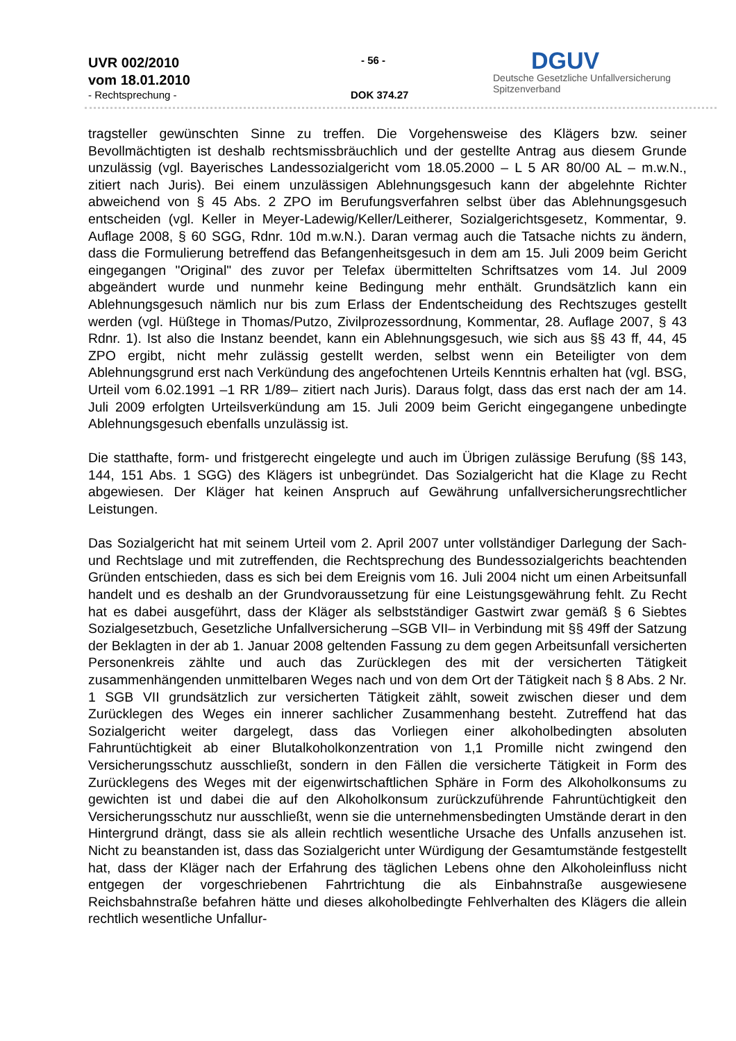UVR 002/2010
vom 18.01.2010
- Rechtsprechung -
- 56 -
DOK 374.27
DGUV
Deutsche Gesetzliche Unfallversicherung
Spitzenverband
tragsteller gewünschten Sinne zu treffen. Die Vorgehensweise des Klägers bzw. seiner Bevollmächtigten ist deshalb rechtsmissbräuchlich und der gestellte Antrag aus diesem Grunde unzulässig (vgl. Bayerisches Landessozialgericht vom 18.05.2000 – L 5 AR 80/00 AL – m.w.N., zitiert nach Juris). Bei einem unzulässigen Ablehnungsgesuch kann der abgelehnte Richter abweichend von § 45 Abs. 2 ZPO im Berufungsverfahren selbst über das Ablehnungsgesuch entscheiden (vgl. Keller in Meyer-Ladewig/Keller/Leitherer, Sozialgerichtsgesetz, Kommentar, 9. Auflage 2008, § 60 SGG, Rdnr. 10d m.w.N.). Daran vermag auch die Tatsache nichts zu ändern, dass die Formulierung betreffend das Befangenheitsgesuch in dem am 15. Juli 2009 beim Gericht eingegangen "Original" des zuvor per Telefax übermittelten Schriftsatzes vom 14. Jul 2009 abgeändert wurde und nunmehr keine Bedingung mehr enthält. Grundsätzlich kann ein Ablehnungsgesuch nämlich nur bis zum Erlass der Endentscheidung des Rechtszuges gestellt werden (vgl. Hüßtege in Thomas/Putzo, Zivilprozessordnung, Kommentar, 28. Auflage 2007, § 43 Rdnr. 1). Ist also die Instanz beendet, kann ein Ablehnungsgesuch, wie sich aus §§ 43 ff, 44, 45 ZPO ergibt, nicht mehr zulässig gestellt werden, selbst wenn ein Beteiligter von dem Ablehnungsgrund erst nach Verkündung des angefochtenen Urteils Kenntnis erhalten hat (vgl. BSG, Urteil vom 6.02.1991 –1 RR 1/89– zitiert nach Juris). Daraus folgt, dass das erst nach der am 14. Juli 2009 erfolgten Urteilsverkündung am 15. Juli 2009 beim Gericht eingegangene unbedingte Ablehnungsgesuch ebenfalls unzulässig ist.
Die statthafte, form- und fristgerecht eingelegte und auch im Übrigen zulässige Berufung (§§ 143, 144, 151 Abs. 1 SGG) des Klägers ist unbegründet. Das Sozialgericht hat die Klage zu Recht abgewiesen. Der Kläger hat keinen Anspruch auf Gewährung unfallversicherungsrechtlicher Leistungen.
Das Sozialgericht hat mit seinem Urteil vom 2. April 2007 unter vollständiger Darlegung der Sach- und Rechtslage und mit zutreffenden, die Rechtsprechung des Bundessozialgerichts beachtenden Gründen entschieden, dass es sich bei dem Ereignis vom 16. Juli 2004 nicht um einen Arbeitsunfall handelt und es deshalb an der Grundvoraussetzung für eine Leistungsgewährung fehlt. Zu Recht hat es dabei ausgeführt, dass der Kläger als selbstständiger Gastwirt zwar gemäß § 6 Siebtes Sozialgesetzbuch, Gesetzliche Unfallversicherung –SGB VII– in Verbindung mit §§ 49ff der Satzung der Beklagten in der ab 1. Januar 2008 geltenden Fassung zu dem gegen Arbeitsunfall versicherten Personenkreis zählte und auch das Zurücklegen des mit der versicherten Tätigkeit zusammenhängenden unmittelbaren Weges nach und von dem Ort der Tätigkeit nach § 8 Abs. 2 Nr. 1 SGB VII grundsätzlich zur versicherten Tätigkeit zählt, soweit zwischen dieser und dem Zurücklegen des Weges ein innerer sachlicher Zusammenhang besteht. Zutreffend hat das Sozialgericht weiter dargelegt, dass das Vorliegen einer alkoholbedingten absoluten Fahruntüchtigkeit ab einer Blutalkoholkonzentration von 1,1 Promille nicht zwingend den Versicherungsschutz ausschließt, sondern in den Fällen die versicherte Tätigkeit in Form des Zurücklegens des Weges mit der eigenwirtschaftlichen Sphäre in Form des Alkoholkonsums zu gewichten ist und dabei die auf den Alkoholkonsum zurückzuführende Fahruntüchtigkeit den Versicherungsschutz nur ausschließt, wenn sie die unternehmensbedingten Umstände derart in den Hintergrund drängt, dass sie als allein rechtlich wesentliche Ursache des Unfalls anzusehen ist. Nicht zu beanstanden ist, dass das Sozialgericht unter Würdigung der Gesamtumstände festgestellt hat, dass der Kläger nach der Erfahrung des täglichen Lebens ohne den Alkoholeinfluss nicht entgegen der vorgeschriebenen Fahrtrichtung die als Einbahnstraße ausgewiesene Reichsbahnstraße befahren hätte und dieses alkoholbedingte Fehlverhalten des Klägers die allein rechtlich wesentliche Unfallur-